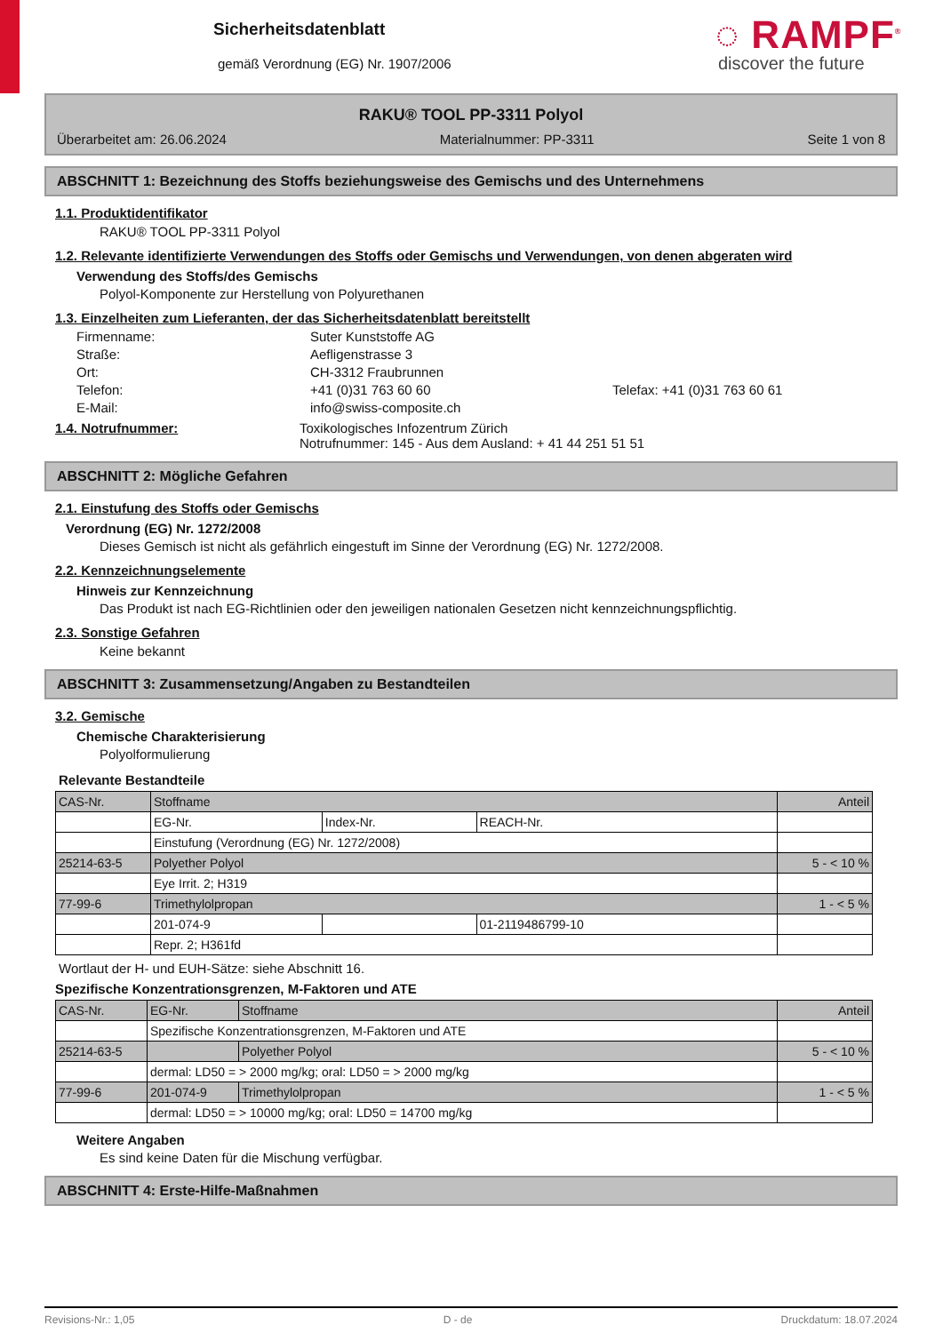Sicherheitsdatenblatt
gemäß Verordnung (EG) Nr. 1907/2006
◌ RAMPF<sup>®</sup>
discover the future
RAKU® TOOL PP-3311 Polyol
Überarbeitet am: 26.06.2024 Materialnummer: PP-3311 Seite 1 von 8
ABSCHNITT 1: Bezeichnung des Stoffs beziehungsweise des Gemischs und des Unternehmens
1.1. Produktidentifikator
RAKU® TOOL PP-3311 Polyol
1.2. Relevante identifizierte Verwendungen des Stoffs oder Gemischs und Verwendungen, von denen abgeraten wird
Verwendung des Stoffs/des Gemischs
Polyol-Komponente zur Herstellung von Polyurethanen
1.3. Einzelheiten zum Lieferanten, der das Sicherheitsdatenblatt bereitstellt
Firmenname: Suter Kunststoffe AG Straße: Aefligenstrasse 3 Ort: CH-3312 Fraubrunnen Telefon: +41 (0)31 763 60 60 Telefax: +41 (0)31 763 60 61 E-Mail: info@swiss-composite.ch
1.4. Notrufnummer:
Toxikologisches Infozentrum Zürich
Notrufnummer: 145 - Aus dem Ausland: + 41 44 251 51 51
ABSCHNITT 2: Mögliche Gefahren
2.1. Einstufung des Stoffs oder Gemischs
Verordnung (EG) Nr. 1272/2008
Dieses Gemisch ist nicht als gefährlich eingestuft im Sinne der Verordnung (EG) Nr. 1272/2008.
2.2. Kennzeichnungselemente
Hinweis zur Kennzeichnung
Das Produkt ist nach EG-Richtlinien oder den jeweiligen nationalen Gesetzen nicht kennzeichnungspflichtig.
2.3. Sonstige Gefahren
Keine bekannt
ABSCHNITT 3: Zusammensetzung/Angaben zu Bestandteilen
3.2. Gemische
Chemische Charakterisierung
Polyolformulierung
Relevante Bestandteile
| CAS-Nr. | Stoffname | | | Anteil |
| | EG-Nr. | Index-Nr. | REACH-Nr. | |
| | Einstufung (Verordnung (EG) Nr. 1272/2008) | | | |
| 25214-63-5 | Polyether Polyol | | | 5 - < 10 % |
| | Eye Irrit. 2; H319 | | | |
| 77-99-6 | Trimethylolpropan | | | 1 - < 5 % |
| | 201-074-9 | | 01-2119486799-10 | |
| | Repr. 2; H361fd | | | |
Wortlaut der H- und EUH-Sätze: siehe Abschnitt 16.
Spezifische Konzentrationsgrenzen, M-Faktoren und ATE
| CAS-Nr. | EG-Nr. | Stoffname | Anteil |
| | Spezifische Konzentrationsgrenzen, M-Faktoren und ATE | | |
| 25214-63-5 | | Polyether Polyol | 5 - < 10 % |
| | dermal: LD50 = > 2000 mg/kg; oral: LD50 = > 2000 mg/kg | | |
| 77-99-6 | 201-074-9 | Trimethylolpropan | 1 - < 5 % |
| | dermal: LD50 = > 10000 mg/kg; oral: LD50 = 14700 mg/kg | | |
Weitere Angaben
Es sind keine Daten für die Mischung verfügbar.
ABSCHNITT 4: Erste-Hilfe-Maßnahmen
Revisions-Nr.: 1,05 D - de Druckdatum: 18.07.2024